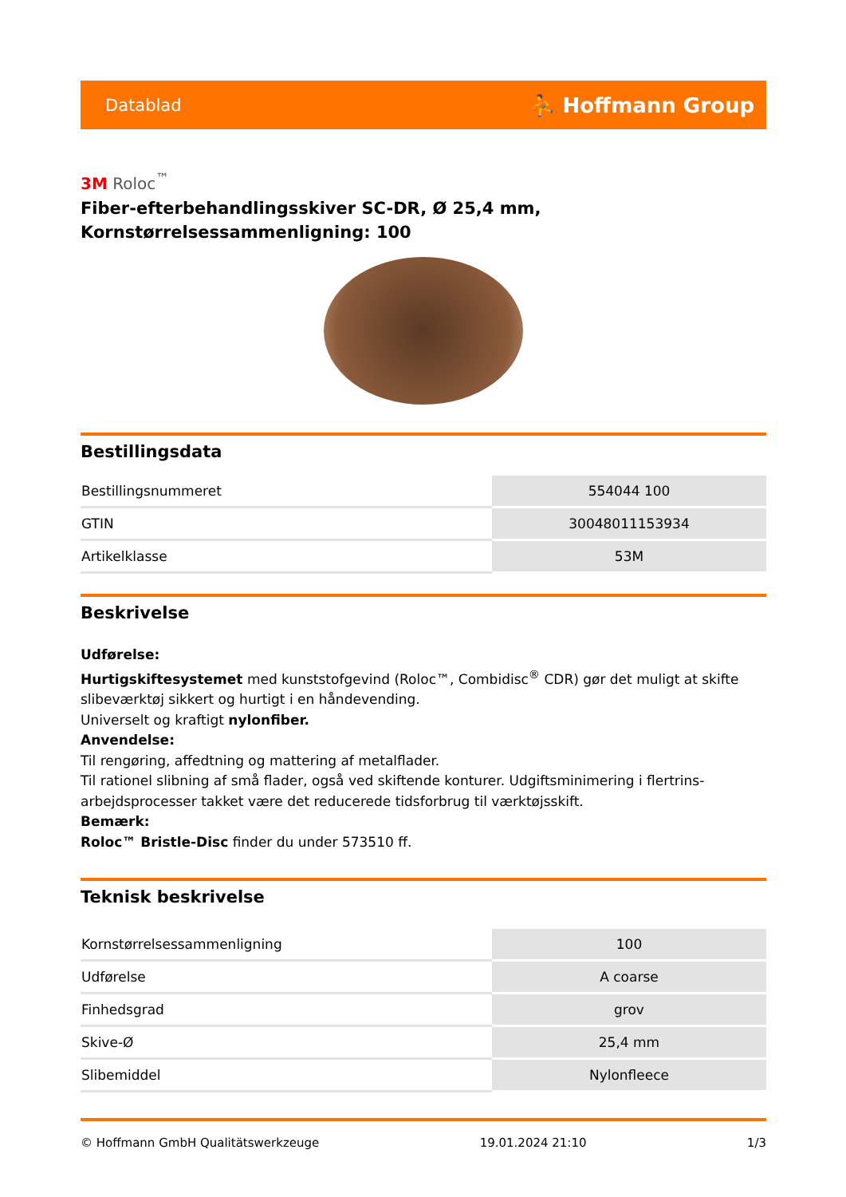Datablad ⛹ Hoffmann Group
3M Roloc<sup>™</sup>
Fiber-efterbehandlingsskiver SC-DR, Ø 25,4 mm,
Kornstørrelsessammenligning: 100
Bestillingsdata
| Bestillingsnummeret | 554044 100 |
| GTIN | 30048011153934 |
| Artikelklasse | 53M |
Beskrivelse
Udførelse:
Hurtigskiftesystemet med kunststofgevind (Roloc™, Combidisc<sup>®</sup> CDR) gør det muligt at skifte slibeværktøj sikkert og hurtigt i en håndevending.
Universelt og kraftigt nylonfiber.
Anvendelse:
Til rengøring, affedtning og mattering af metalflader.
Til rationel slibning af små flader, også ved skiftende konturer. Udgiftsminimering i flertrins-arbejdsprocesser takket være det reducerede tidsforbrug til værktøjsskift.
Bemærk:
Roloc™ Bristle-Disc finder du under 573510 ff.
Teknisk beskrivelse
| Kornstørrelsessammenligning | 100 |
| Udførelse | A coarse |
| Finhedsgrad | grov |
| Skive-Ø | 25,4 mm |
| Slibemiddel | Nylonfleece |
© Hoffmann GmbH Qualitätswerkzeuge 19.01.2024 21:10 1/3